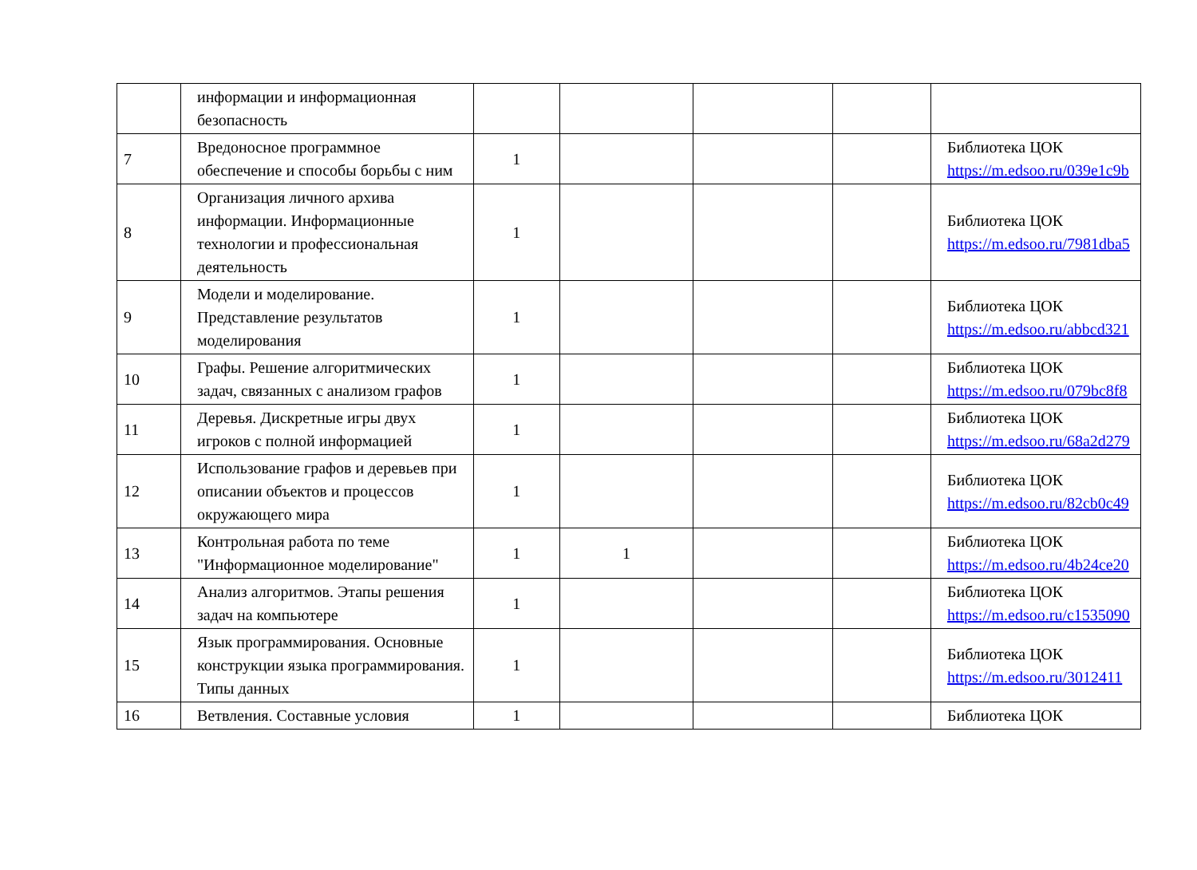| | информации и информационная безопасность | | | | | |
| 7 | Вредоносное программное обеспечение и способы борьбы с ним | 1 | | | | Библиотека ЦОК https://m.edsoo.ru/039e1c9b |
| 8 | Организация личного архива информации. Информационные технологии и профессиональная деятельность | 1 | | | | Библиотека ЦОК https://m.edsoo.ru/7981dba5 |
| 9 | Модели и моделирование. Представление результатов моделирования | 1 | | | | Библиотека ЦОК https://m.edsoo.ru/abbcd321 |
| 10 | Графы. Решение алгоритмических задач, связанных с анализом графов | 1 | | | | Библиотека ЦОК https://m.edsoo.ru/079bc8f8 |
| 11 | Деревья. Дискретные игры двух игроков с полной информацией | 1 | | | | Библиотека ЦОК https://m.edsoo.ru/68a2d279 |
| 12 | Использование графов и деревьев при описании объектов и процессов окружающего мира | 1 | | | | Библиотека ЦОК https://m.edsoo.ru/82cb0c49 |
| 13 | Контрольная работа по теме "Информационное моделирование" | 1 | 1 | | | Библиотека ЦОК https://m.edsoo.ru/4b24ce20 |
| 14 | Анализ алгоритмов. Этапы решения задач на компьютере | 1 | | | | Библиотека ЦОК https://m.edsoo.ru/c1535090 |
| 15 | Язык программирования. Основные конструкции языка программирования. Типы данных | 1 | | | | Библиотека ЦОК https://m.edsoo.ru/3012411 |
| 16 | Ветвления. Составные условия | 1 | | | | Библиотека ЦОК |